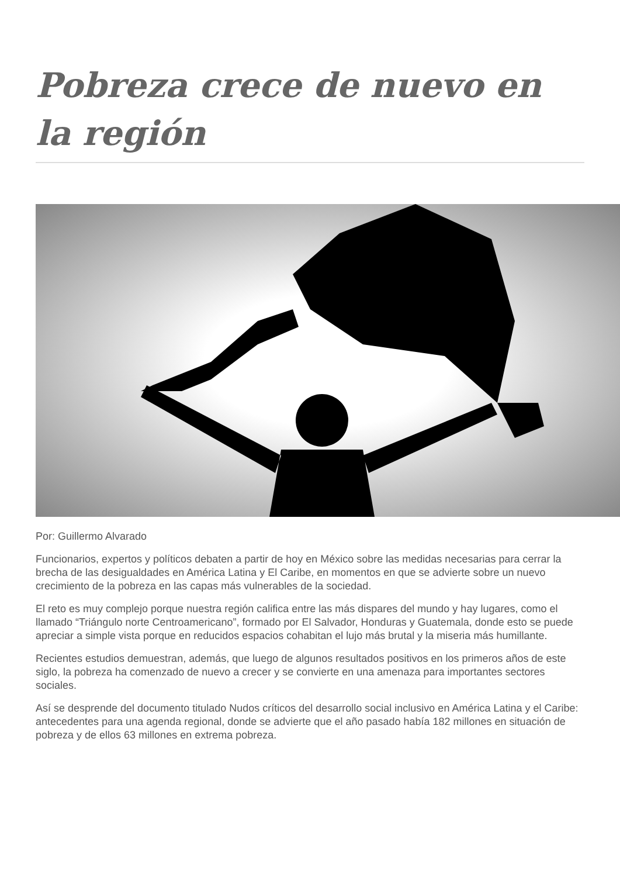Pobreza crece de nuevo en la región
Por: Guillermo Alvarado
Funcionarios, expertos y políticos debaten a partir de hoy en México sobre las medidas necesarias para cerrar la brecha de las desigualdades en América Latina y El Caribe, en momentos en que se advierte sobre un nuevo crecimiento de la pobreza en las capas más vulnerables de la sociedad.
El reto es muy complejo porque nuestra región califica entre las más dispares del mundo y hay lugares, como el llamado “Triángulo norte Centroamericano”, formado por El Salvador, Honduras y Guatemala, donde esto se puede apreciar a simple vista porque en reducidos espacios cohabitan el lujo más brutal y la miseria más humillante.
Recientes estudios demuestran, además, que luego de algunos resultados positivos en los primeros años de este siglo, la pobreza ha comenzado de nuevo a crecer y se convierte en una amenaza para importantes sectores sociales.
Así se desprende del documento titulado Nudos críticos del desarrollo social inclusivo en América Latina y el Caribe: antecedentes para una agenda regional, donde se advierte que el año pasado había 182 millones en situación de pobreza y de ellos 63 millones en extrema pobreza.